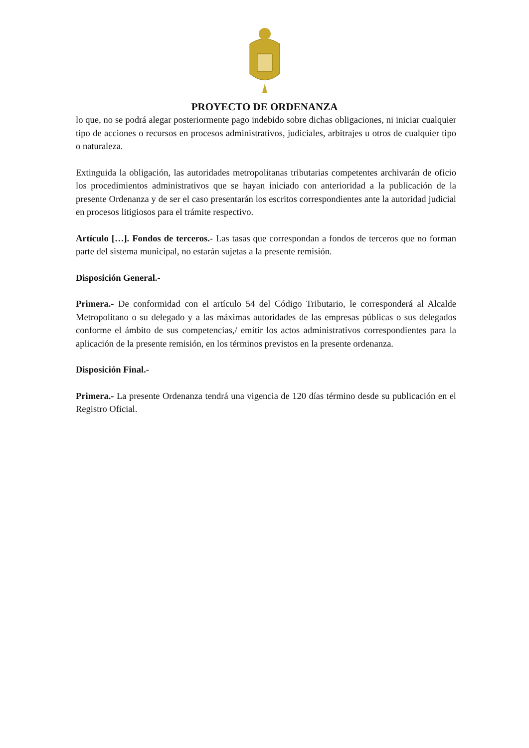PROYECTO DE ORDENANZA
lo que, no se podrá alegar posteriormente pago indebido sobre dichas obligaciones, ni iniciar cualquier tipo de acciones o recursos en procesos administrativos, judiciales, arbitrajes u otros de cualquier tipo o naturaleza.
Extinguida la obligación, las autoridades metropolitanas tributarias competentes archivarán de oficio los procedimientos administrativos que se hayan iniciado con anterioridad a la publicación de la presente Ordenanza y de ser el caso presentarán los escritos correspondientes ante la autoridad judicial en procesos litigiosos para el trámite respectivo.
Artículo […]. Fondos de terceros.- Las tasas que correspondan a fondos de terceros que no forman parte del sistema municipal, no estarán sujetas a la presente remisión.
Disposición General.-
Primera.- De conformidad con el artículo 54 del Código Tributario, le corresponderá al Alcalde Metropolitano o su delegado y a las máximas autoridades de las empresas públicas o sus delegados conforme el ámbito de sus competencias,/ emitir los actos administrativos correspondientes para la aplicación de la presente remisión, en los términos previstos en la presente ordenanza.
Disposición Final.-
Primera.- La presente Ordenanza tendrá una vigencia de 120 días término desde su publicación en el Registro Oficial.